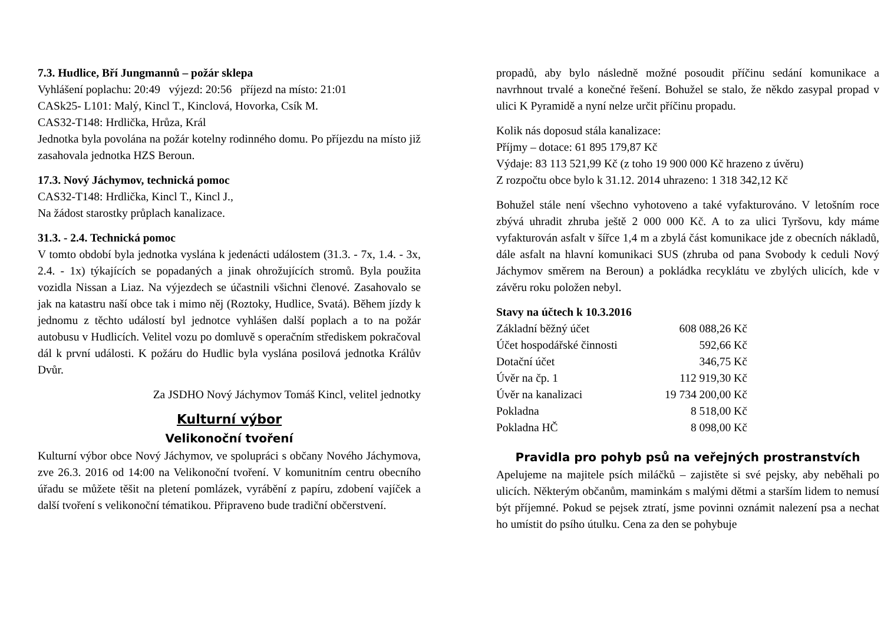7.3. Hudlice, Bří Jungmannů – požár sklepa
Vyhlášení poplachu: 20:49 výjezd: 20:56 příjezd na místo: 21:01
CASk25- L101: Malý, Kincl T., Kinclová, Hovorka, Csík M.
CAS32-T148: Hrdlička, Hrůza, Král
Jednotka byla povolána na požár kotelny rodinného domu. Po příjezdu na místo již zasahovala jednotka HZS Beroun.
17.3. Nový Jáchymov, technická pomoc
CAS32-T148: Hrdlička, Kincl T., Kincl J.,
Na žádost starostky průplach kanalizace.
31.3. - 2.4. Technická pomoc
V tomto období byla jednotka vyslána k jedenácti událostem (31.3. - 7x, 1.4. - 3x, 2.4. - 1x) týkajících se popadaných a jinak ohrožujících stromů. Byla použita vozidla Nissan a Liaz. Na výjezdech se účastnili všichni členové. Zasahovalo se jak na katastru naší obce tak i mimo něj (Roztoky, Hudlice, Svatá). Během jízdy k jednomu z těchto událostí byl jednotce vyhlášen další poplach a to na požár autobusu v Hudlicích. Velitel vozu po domluvě s operačním střediskem pokračoval dál k první události. K požáru do Hudlic byla vyslána posilová jednotka Králův Dvůr.
Za JSDHO Nový Jáchymov Tomáš Kincl, velitel jednotky
Kulturní výbor
Velikonoční tvoření
Kulturní výbor obce Nový Jáchymov, ve spolupráci s občany Nového Jáchymova, zve 26.3. 2016 od 14:00 na Velikonoční tvoření. V komunitním centru obecního úřadu se můžete těšit na pletení pomlázek, vyrábění z papíru, zdobení vajíček a další tvoření s velikonoční tématikou. Připraveno bude tradiční občerstvení.
propadů, aby bylo následně možné posoudit příčinu sedání komunikace a navrhnout trvalé a konečné řešení. Bohužel se stalo, že někdo zasypal propad v ulici K Pyramidě a nyní nelze určit příčinu propadu.
Kolik nás doposud stála kanalizace:
Příjmy – dotace: 61 895 179,87 Kč
Výdaje: 83 113 521,99 Kč (z toho 19 900 000 Kč hrazeno z úvěru)
Z rozpočtu obce bylo k 31.12. 2014 uhrazeno: 1 318 342,12 Kč
Bohužel stále není všechno vyhotoveno a také vyfakturováno. V letošním roce zbývá uhradit zhruba ještě 2 000 000 Kč. A to za ulici Tyršovu, kdy máme vyfakturován asfalt v šířce 1,4 m a zbylá část komunikace jde z obecních nákladů, dále asfalt na hlavní komunikaci SUS (zhruba od pana Svobody k ceduli Nový Jáchymov směrem na Beroun) a pokládka recyklátu ve zbylých ulicích, kde v závěru roku položen nebyl.
Stavy na účtech k 10.3.2016
| Základní běžný účet | 608 088,26 Kč |
| Účet hospodářské činnosti | 592,66 Kč |
| Dotační účet | 346,75 Kč |
| Úvěr na čp. 1 | 112 919,30 Kč |
| Úvěr na kanalizaci | 19 734 200,00 Kč |
| Pokladna | 8 518,00 Kč |
| Pokladna HČ | 8 098,00 Kč |
Pravidla pro pohyb psů na veřejných prostranstvích
Apelujeme na majitele psích miláčků – zajistěte si své pejsky, aby neběhali po ulicích. Některým občanům, maminkám s malými dětmi a starším lidem to nemusí být příjemné. Pokud se pejsek ztratí, jsme povinni oznámit nalezení psa a nechat ho umístit do psího útulku. Cena za den se pohybuje